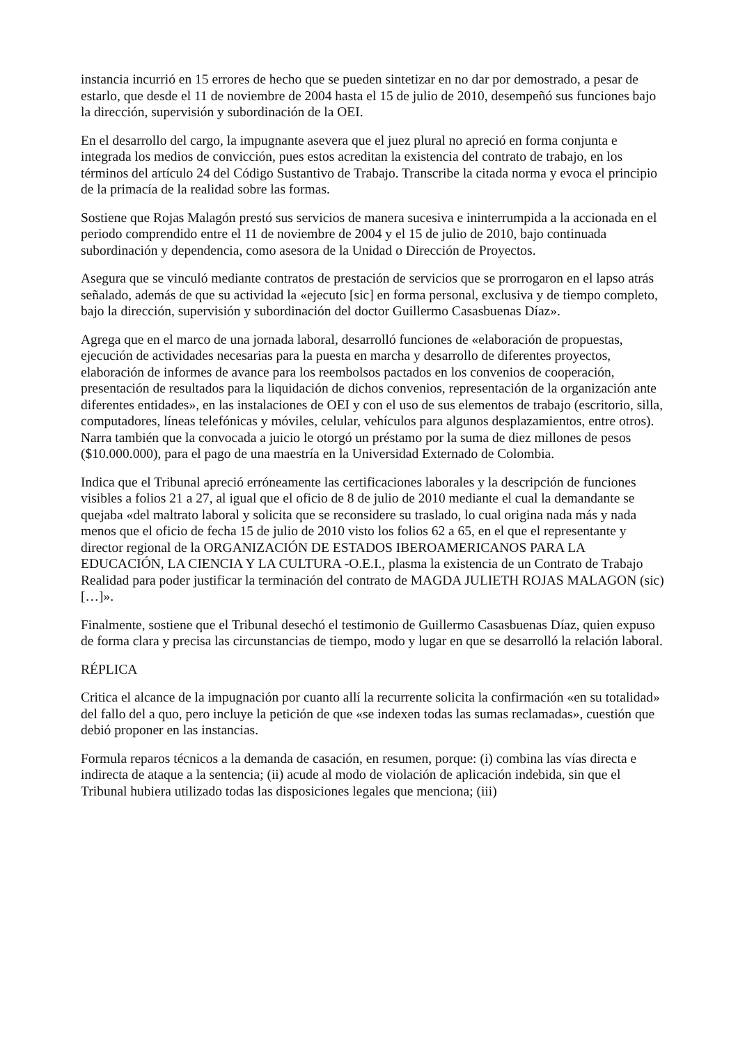instancia incurrió en 15 errores de hecho que se pueden sintetizar en no dar por demostrado, a pesar de estarlo, que desde el 11 de noviembre de 2004 hasta el 15 de julio de 2010, desempeñó sus funciones bajo la dirección, supervisión y subordinación de la OEI.
En el desarrollo del cargo, la impugnante asevera que el juez plural no apreció en forma conjunta e integrada los medios de convicción, pues estos acreditan la existencia del contrato de trabajo, en los términos del artículo 24 del Código Sustantivo de Trabajo. Transcribe la citada norma y evoca el principio de la primacía de la realidad sobre las formas.
Sostiene que Rojas Malagón prestó sus servicios de manera sucesiva e ininterrumpida a la accionada en el periodo comprendido entre el 11 de noviembre de 2004 y el 15 de julio de 2010, bajo continuada subordinación y dependencia, como asesora de la Unidad o Dirección de Proyectos.
Asegura que se vinculó mediante contratos de prestación de servicios que se prorrogaron en el lapso atrás señalado, además de que su actividad la «ejecuto [sic] en forma personal, exclusiva y de tiempo completo, bajo la dirección, supervisión y subordinación del doctor Guillermo Casasbuenas Díaz».
Agrega que en el marco de una jornada laboral, desarrolló funciones de «elaboración de propuestas, ejecución de actividades necesarias para la puesta en marcha y desarrollo de diferentes proyectos, elaboración de informes de avance para los reembolsos pactados en los convenios de cooperación, presentación de resultados para la liquidación de dichos convenios, representación de la organización ante diferentes entidades», en las instalaciones de OEI y con el uso de sus elementos de trabajo (escritorio, silla, computadores, líneas telefónicas y móviles, celular, vehículos para algunos desplazamientos, entre otros). Narra también que la convocada a juicio le otorgó un préstamo por la suma de diez millones de pesos ($10.000.000), para el pago de una maestría en la Universidad Externado de Colombia.
Indica que el Tribunal apreció erróneamente las certificaciones laborales y la descripción de funciones visibles a folios 21 a 27, al igual que el oficio de 8 de julio de 2010 mediante el cual la demandante se quejaba «del maltrato laboral y solicita que se reconsidere su traslado, lo cual origina nada más y nada menos que el oficio de fecha 15 de julio de 2010 visto los folios 62 a 65, en el que el representante y director regional de la ORGANIZACIÓN DE ESTADOS IBEROAMERICANOS PARA LA EDUCACIÓN, LA CIENCIA Y LA CULTURA -O.E.I., plasma la existencia de un Contrato de Trabajo Realidad para poder justificar la terminación del contrato de MAGDA JULIETH ROJAS MALAGON (sic) […]».
Finalmente, sostiene que el Tribunal desechó el testimonio de Guillermo Casasbuenas Díaz, quien expuso de forma clara y precisa las circunstancias de tiempo, modo y lugar en que se desarrolló la relación laboral.
RÉPLICA
Critica el alcance de la impugnación por cuanto allí la recurrente solicita la confirmación «en su totalidad» del fallo del a quo, pero incluye la petición de que «se indexen todas las sumas reclamadas», cuestión que debió proponer en las instancias.
Formula reparos técnicos a la demanda de casación, en resumen, porque: (i) combina las vías directa e indirecta de ataque a la sentencia; (ii) acude al modo de violación de aplicación indebida, sin que el Tribunal hubiera utilizado todas las disposiciones legales que menciona; (iii)